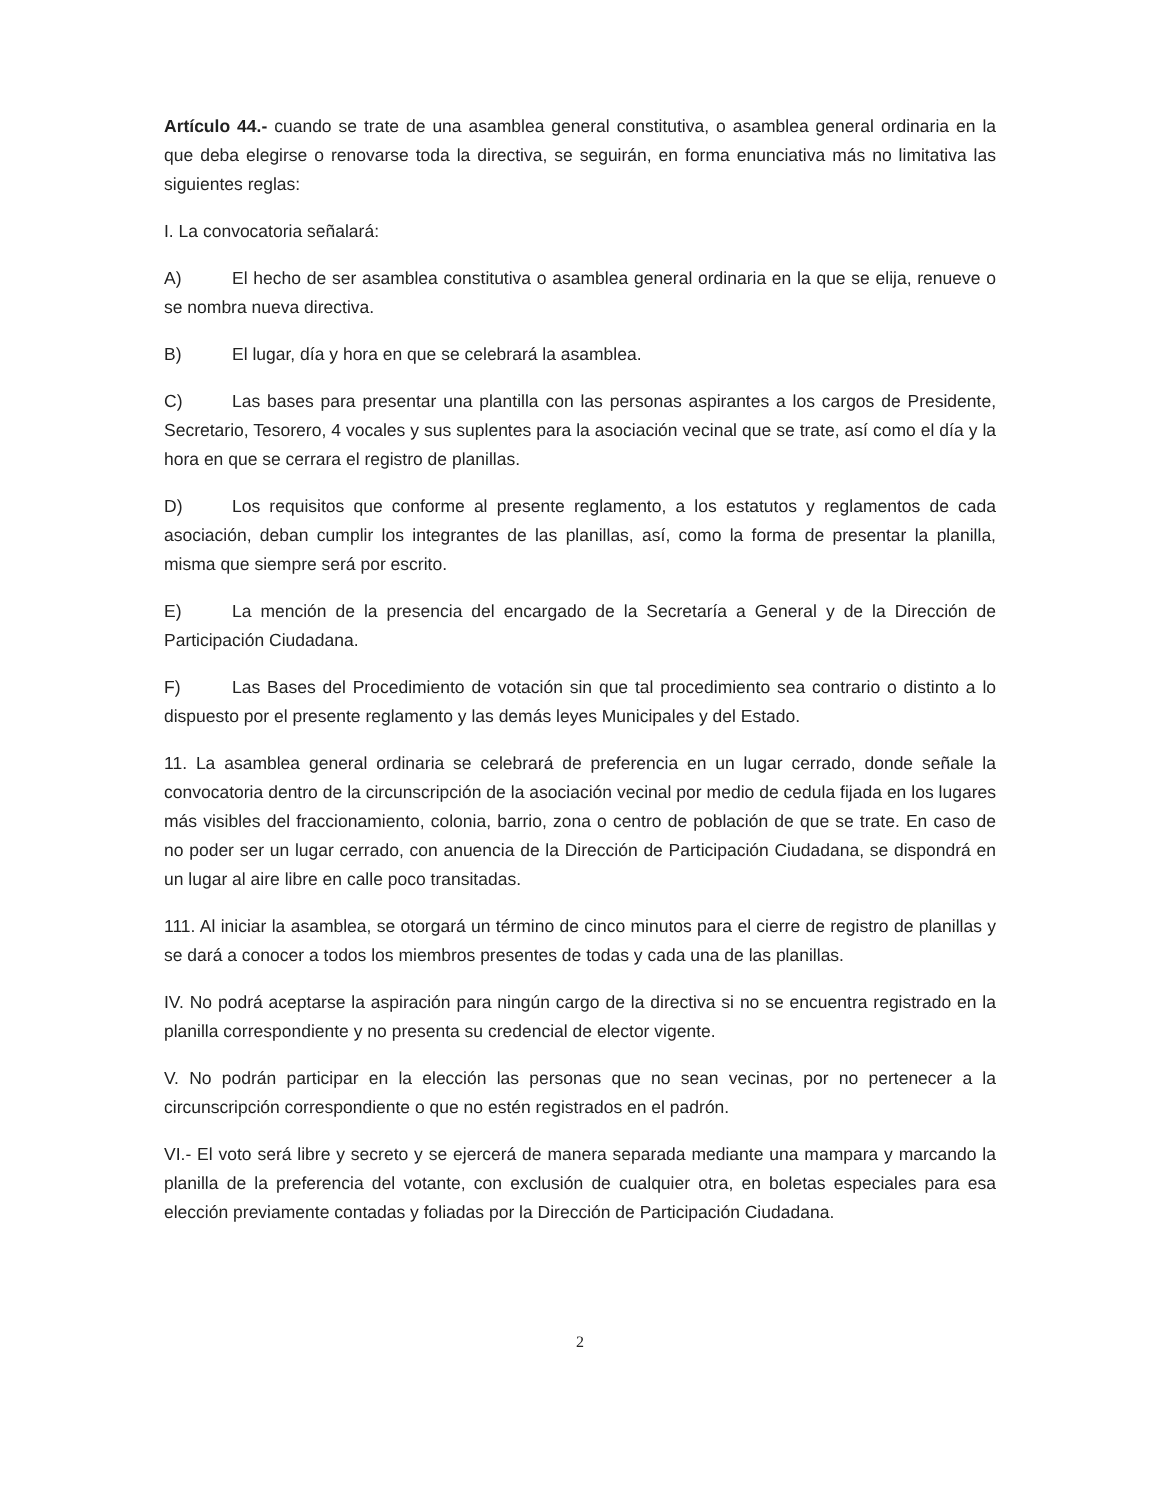Artículo 44.- cuando se trate de una asamblea general constitutiva, o asamblea general ordinaria en la que deba elegirse o renovarse toda la directiva, se seguirán, en forma enunciativa más no limitativa las siguientes reglas:
I. La convocatoria señalará:
A) El hecho de ser asamblea constitutiva o asamblea general ordinaria en la que se elija, renueve o se nombra nueva directiva.
B) El lugar, día y hora en que se celebrará la asamblea.
C) Las bases para presentar una plantilla con las personas aspirantes a los cargos de Presidente, Secretario, Tesorero, 4 vocales y sus suplentes para la asociación vecinal que se trate, así como el día y la hora en que se cerrara el registro de planillas.
D) Los requisitos que conforme al presente reglamento, a los estatutos y reglamentos de cada asociación, deban cumplir los integrantes de las planillas, así, como la forma de presentar la planilla, misma que siempre será por escrito.
E) La mención de la presencia del encargado de la Secretaría a General y de la Dirección de Participación Ciudadana.
F) Las Bases del Procedimiento de votación sin que tal procedimiento sea contrario o distinto a lo dispuesto por el presente reglamento y las demás leyes Municipales y del Estado.
11. La asamblea general ordinaria se celebrará de preferencia en un lugar cerrado, donde señale la convocatoria dentro de la circunscripción de la asociación vecinal por medio de cedula fijada en los lugares más visibles del fraccionamiento, colonia, barrio, zona o centro de población de que se trate. En caso de no poder ser un lugar cerrado, con anuencia de la Dirección de Participación Ciudadana, se dispondrá en un lugar al aire libre en calle poco transitadas.
111. Al iniciar la asamblea, se otorgará un término de cinco minutos para el cierre de registro de planillas y se dará a conocer a todos los miembros presentes de todas y cada una de las planillas.
IV. No podrá aceptarse la aspiración para ningún cargo de la directiva si no se encuentra registrado en la planilla correspondiente y no presenta su credencial de elector vigente.
V. No podrán participar en la elección las personas que no sean vecinas, por no pertenecer a la circunscripción correspondiente o que no estén registrados en el padrón.
VI.- El voto será libre y secreto y se ejercerá de manera separada mediante una mampara y marcando la planilla de la preferencia del votante, con exclusión de cualquier otra, en boletas especiales para esa elección previamente contadas y foliadas por la Dirección de Participación Ciudadana.
2